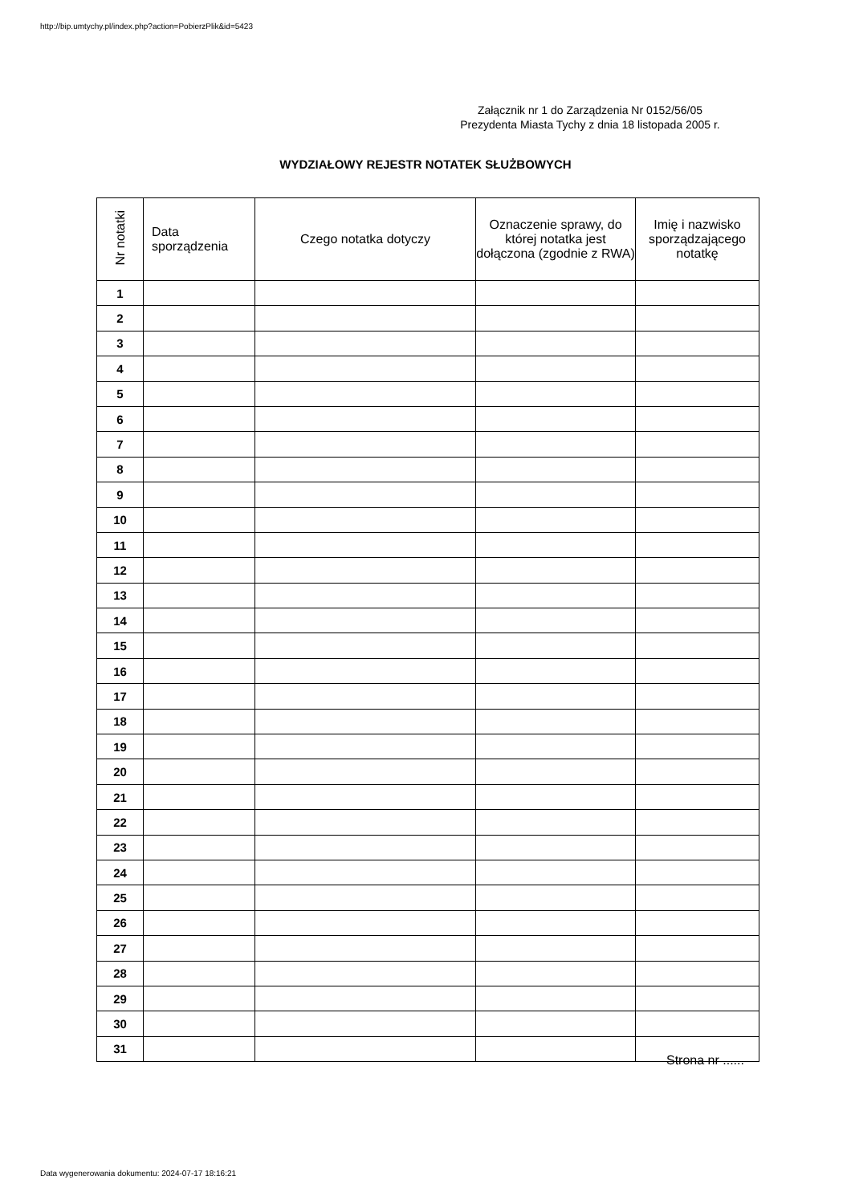http://bip.umtychy.pl/index.php?action=PobierzPlik&id=5423
Załącznik nr 1 do Zarządzenia Nr 0152/56/05
Prezydenta Miasta Tychy z dnia 18 listopada 2005 r.
WYDZIAŁOWY REJESTR NOTATEK SŁUŻBOWYCH
| Nr notatki | Data sporządzenia | Czego notatka dotyczy | Oznaczenie sprawy, do której notatka jest dołączona (zgodnie z RWA) | Imię i nazwisko sporządzającego notatkę |
| --- | --- | --- | --- | --- |
| 1 | | | | |
| 2 | | | | |
| 3 | | | | |
| 4 | | | | |
| 5 | | | | |
| 6 | | | | |
| 7 | | | | |
| 8 | | | | |
| 9 | | | | |
| 10 | | | | |
| 11 | | | | |
| 12 | | | | |
| 13 | | | | |
| 14 | | | | |
| 15 | | | | |
| 16 | | | | |
| 17 | | | | |
| 18 | | | | |
| 19 | | | | |
| 20 | | | | |
| 21 | | | | |
| 22 | | | | |
| 23 | | | | |
| 24 | | | | |
| 25 | | | | |
| 26 | | | | |
| 27 | | | | |
| 28 | | | | |
| 29 | | | | |
| 30 | | | | |
| 31 | | | | |
Strona nr ......
Data wygenerowania dokumentu: 2024-07-17 18:16:21